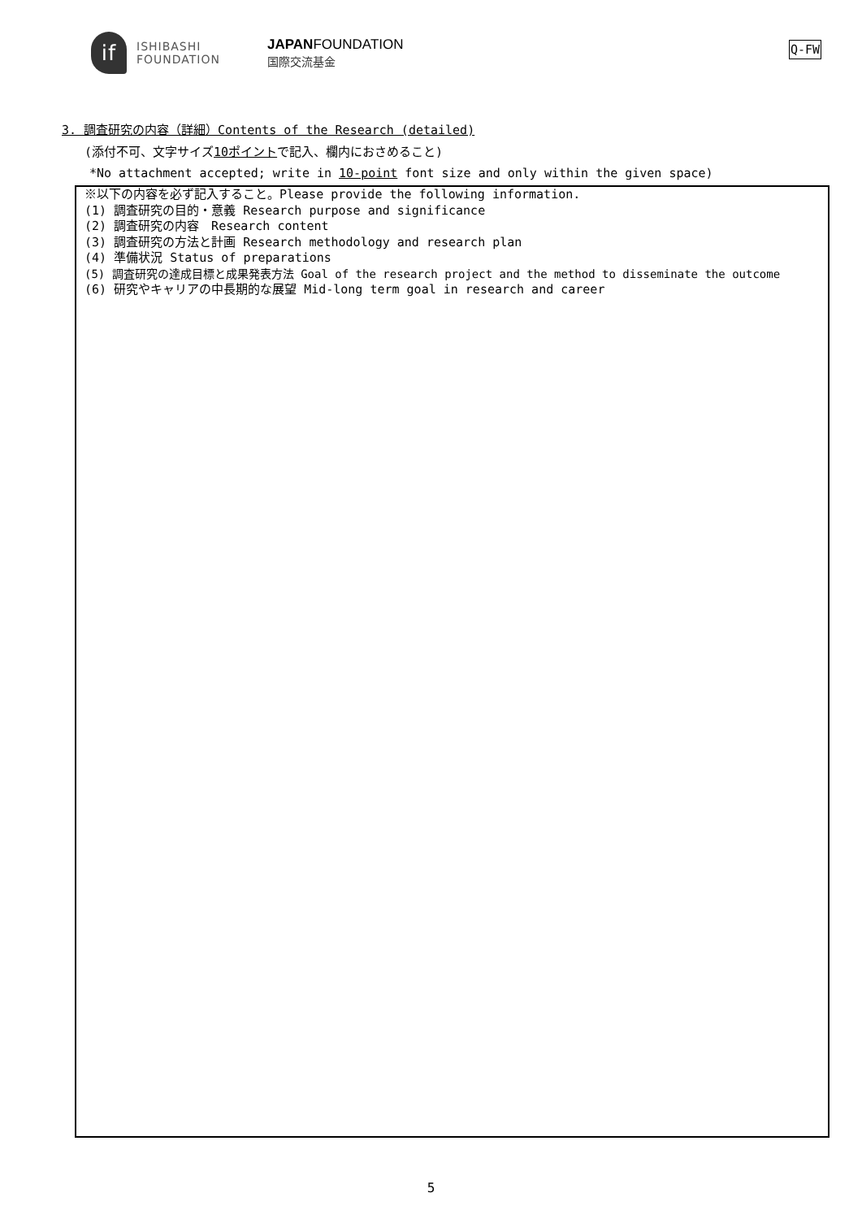if
ISHIBASHI
FOUNDATION
JAPANFOUNDATION
国際交流基金
Q-FW
3. 調査研究の内容（詳細）Contents of the Research (detailed)
(添付不可、文字サイズ10ポイントで記入、欄内におさめること)
*No attachment accepted; write in 10-point font size and only within the given space)
※以下の内容を必ず記入すること。Please provide the following information.
(1) 調査研究の目的・意義 Research purpose and significance
(2) 調査研究の内容　Research content
(3) 調査研究の方法と計画 Research methodology and research plan
(4) 準備状況 Status of preparations
(5) 調査研究の達成目標と成果発表方法 Goal of the research project and the method to disseminate the outcome
(6) 研究やキャリアの中長期的な展望 Mid-long term goal in research and career
5